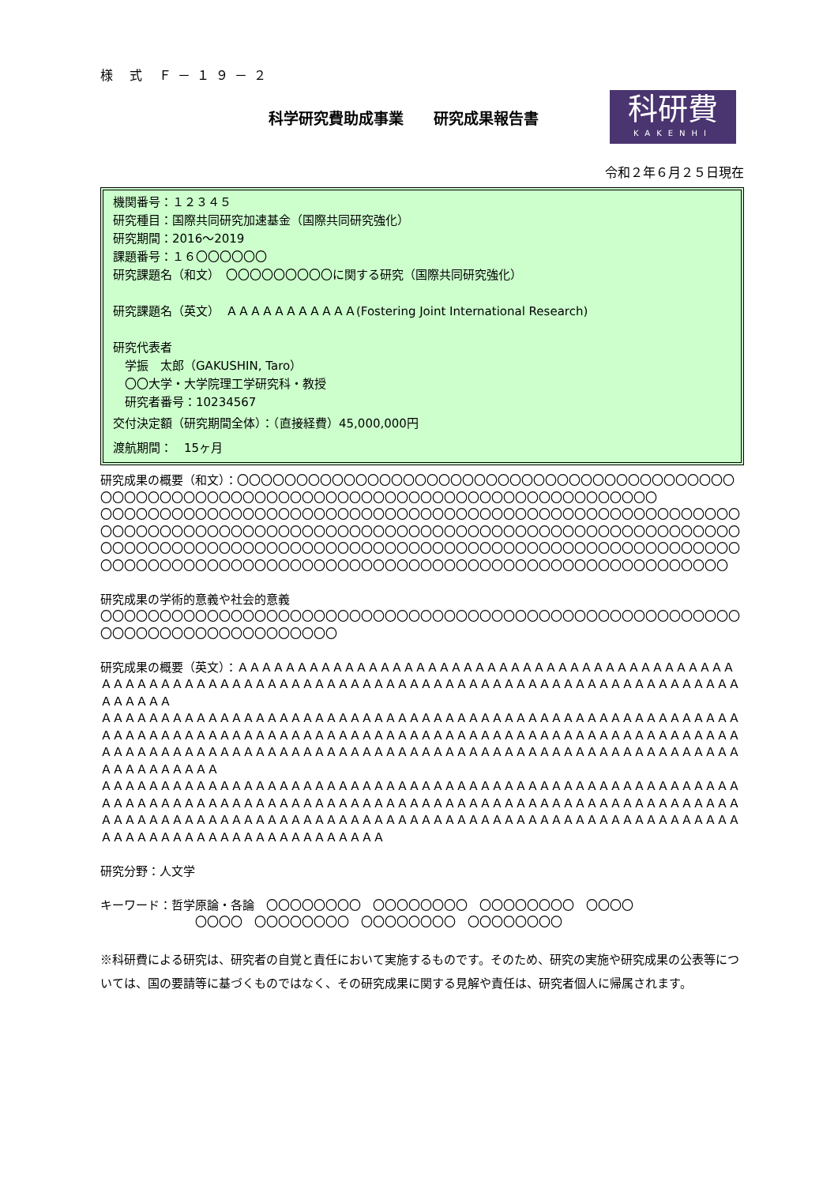様 式 Ｆ－１９－２
科学研究費助成事業　　研究成果報告書
科研費
KAKENHI
令和２年６月２５日現在
機関番号：１２３４５
研究種目：国際共同研究加速基金（国際共同研究強化）
研究期間：2016～2019
課題番号：１６〇〇〇〇〇〇
研究課題名（和文）　〇〇〇〇〇〇〇〇〇に関する研究（国際共同研究強化）
研究課題名（英文）　ＡＡＡＡＡＡＡＡＡＡＡ(Fostering Joint International Research)
研究代表者
　学振　太郎（GAKUSHIN, Taro）
　〇〇大学・大学院理工学研究科・教授
　研究者番号：10234567
交付決定額（研究期間全体）：（直接経費）45,000,000円
渡航期間：　15ヶ月
研究成果の概要（和文）：〇〇〇〇〇〇〇〇〇〇〇〇〇〇〇〇〇〇〇〇〇〇〇〇〇〇〇〇〇〇〇〇〇〇〇〇〇〇〇〇〇〇〇〇〇〇〇〇〇〇〇〇〇〇〇〇〇〇〇〇〇〇〇〇〇〇〇〇〇〇〇〇〇〇〇〇〇〇〇〇〇〇〇〇〇〇〇〇〇
〇〇〇〇〇〇〇〇〇〇〇〇〇〇〇〇〇〇〇〇〇〇〇〇〇〇〇〇〇〇〇〇〇〇〇〇〇〇〇〇〇〇〇〇〇〇〇〇〇〇〇〇〇〇
〇〇〇〇〇〇〇〇〇〇〇〇〇〇〇〇〇〇〇〇〇〇〇〇〇〇〇〇〇〇〇〇〇〇〇〇〇〇〇〇〇〇〇〇〇〇〇〇〇〇〇〇〇〇〇〇〇〇〇〇〇〇〇〇〇〇〇〇〇〇〇〇〇〇〇〇〇〇〇〇〇〇〇〇〇〇〇〇〇〇〇〇〇〇〇〇〇〇〇〇〇〇〇〇〇〇〇〇〇〇〇〇〇〇〇〇〇〇〇〇〇〇〇〇〇〇〇〇〇〇〇〇〇〇〇〇〇〇〇〇〇〇〇〇〇〇〇〇〇〇〇〇〇〇〇〇〇〇〇〇〇
研究成果の学術的意義や社会的意義
〇〇〇〇〇〇〇〇〇〇〇〇〇〇〇〇〇〇〇〇〇〇〇〇〇〇〇〇〇〇〇〇〇〇〇〇〇〇〇〇〇〇〇〇〇〇〇〇〇〇〇〇〇〇〇〇〇〇〇〇〇〇〇〇〇〇〇〇〇〇〇〇〇〇
研究成果の概要（英文）：ＡＡＡＡＡＡＡＡＡＡＡＡＡＡＡＡＡＡＡＡＡＡＡＡＡＡＡＡＡＡＡＡＡＡＡＡＡＡＡＡＡＡＡＡＡＡＡＡＡＡＡＡＡＡＡＡＡＡＡＡＡＡＡＡＡＡＡＡＡＡＡＡＡＡＡＡＡＡＡＡＡＡＡＡＡＡＡＡＡＡＡＡＡＡＡＡＡＡＡＡＡＡ
ＡＡＡＡＡＡＡＡＡＡＡＡＡＡＡＡＡＡＡＡＡＡＡＡＡＡＡＡＡＡＡＡＡＡＡＡＡＡＡＡＡＡＡＡＡＡＡＡＡＡＡＡＡＡＡＡＡＡＡＡＡＡＡＡＡＡＡＡＡＡＡＡＡＡＡＡＡＡＡＡＡＡＡＡＡＡＡＡＡＡＡＡＡＡＡＡＡＡＡＡＡＡＡＡＡＡＡＡＡＡＡＡＡＡＡＡＡＡＡＡＡＡＡＡＡＡＡＡＡＡＡＡＡＡＡＡＡＡＡＡＡＡＡＡＡＡＡＡＡＡＡＡＡＡＡＡＡＡＡＡＡＡＡＡＡＡＡＡＡＡＡＡ
ＡＡＡＡＡＡＡＡＡＡＡＡＡＡＡＡＡＡＡＡＡＡＡＡＡＡＡＡＡＡＡＡＡＡＡＡＡＡＡＡＡＡＡＡＡＡＡＡＡＡＡＡＡＡＡＡＡＡＡＡＡＡＡＡＡＡＡＡＡＡＡＡＡＡＡＡＡＡＡＡＡＡＡＡＡＡＡＡＡＡＡＡＡＡＡＡＡＡＡＡＡＡＡＡＡＡＡＡＡＡＡＡＡＡＡＡＡＡＡＡＡＡＡＡＡＡＡＡＡＡＡＡＡＡＡＡＡＡＡＡＡＡＡＡＡＡＡＡＡＡＡＡＡＡＡＡＡＡＡＡＡＡＡＡＡＡＡＡＡＡＡＡＡＡＡＡＡＡＡＡＡＡＡＡＡＡ
研究分野：人文学
キーワード：哲学原論・各論　〇〇〇〇〇〇〇〇　〇〇〇〇〇〇〇〇　〇〇〇〇〇〇〇〇　〇〇〇〇
〇〇〇〇　〇〇〇〇〇〇〇〇　〇〇〇〇〇〇〇〇　〇〇〇〇〇〇〇〇
※科研費による研究は、研究者の自覚と責任において実施するものです。そのため、研究の実施や研究成果の公表等については、国の要請等に基づくものではなく、その研究成果に関する見解や責任は、研究者個人に帰属されます。